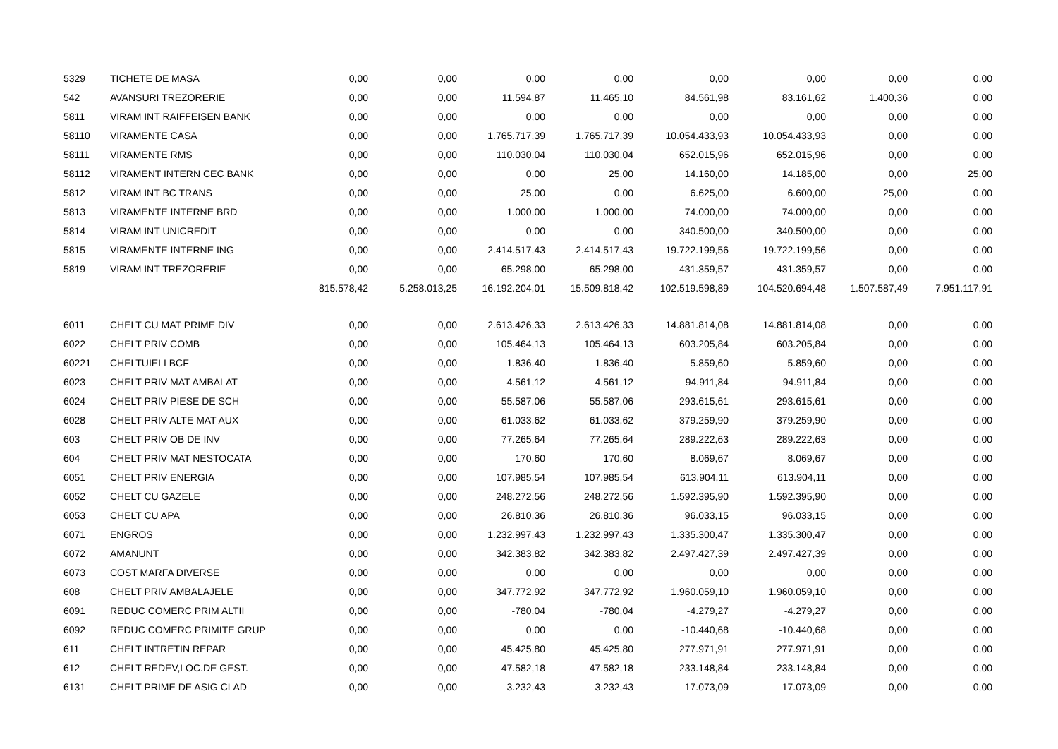| 5329 | TICHETE DE MASA | 0,00 | 0,00 | 0,00 | 0,00 | 0,00 | 0,00 | 0,00 | 0,00 |
| 542 | AVANSURI TREZORERIE | 0,00 | 0,00 | 11.594,87 | 11.465,10 | 84.561,98 | 83.161,62 | 1.400,36 | 0,00 |
| 5811 | VIRAM INT RAIFFEISEN BANK | 0,00 | 0,00 | 0,00 | 0,00 | 0,00 | 0,00 | 0,00 | 0,00 |
| 58110 | VIRAMENTE CASA | 0,00 | 0,00 | 1.765.717,39 | 1.765.717,39 | 10.054.433,93 | 10.054.433,93 | 0,00 | 0,00 |
| 58111 | VIRAMENTE RMS | 0,00 | 0,00 | 110.030,04 | 110.030,04 | 652.015,96 | 652.015,96 | 0,00 | 0,00 |
| 58112 | VIRAMENT INTERN CEC BANK | 0,00 | 0,00 | 0,00 | 25,00 | 14.160,00 | 14.185,00 | 0,00 | 25,00 |
| 5812 | VIRAM INT BC TRANS | 0,00 | 0,00 | 25,00 | 0,00 | 6.625,00 | 6.600,00 | 25,00 | 0,00 |
| 5813 | VIRAMENTE INTERNE BRD | 0,00 | 0,00 | 1.000,00 | 1.000,00 | 74.000,00 | 74.000,00 | 0,00 | 0,00 |
| 5814 | VIRAM INT UNICREDIT | 0,00 | 0,00 | 0,00 | 0,00 | 340.500,00 | 340.500,00 | 0,00 | 0,00 |
| 5815 | VIRAMENTE INTERNE ING | 0,00 | 0,00 | 2.414.517,43 | 2.414.517,43 | 19.722.199,56 | 19.722.199,56 | 0,00 | 0,00 |
| 5819 | VIRAM INT TREZORERIE | 0,00 | 0,00 | 65.298,00 | 65.298,00 | 431.359,57 | 431.359,57 | 0,00 | 0,00 |
| | | 815.578,42 | 5.258.013,25 | 16.192.204,01 | 15.509.818,42 | 102.519.598,89 | 104.520.694,48 | 1.507.587,49 | 7.951.117,91 |
| 6011 | CHELT CU MAT PRIME DIV | 0,00 | 0,00 | 2.613.426,33 | 2.613.426,33 | 14.881.814,08 | 14.881.814,08 | 0,00 | 0,00 |
| 6022 | CHELT PRIV COMB | 0,00 | 0,00 | 105.464,13 | 105.464,13 | 603.205,84 | 603.205,84 | 0,00 | 0,00 |
| 60221 | CHELTUIELI BCF | 0,00 | 0,00 | 1.836,40 | 1.836,40 | 5.859,60 | 5.859,60 | 0,00 | 0,00 |
| 6023 | CHELT PRIV MAT AMBALAT | 0,00 | 0,00 | 4.561,12 | 4.561,12 | 94.911,84 | 94.911,84 | 0,00 | 0,00 |
| 6024 | CHELT PRIV PIESE DE SCH | 0,00 | 0,00 | 55.587,06 | 55.587,06 | 293.615,61 | 293.615,61 | 0,00 | 0,00 |
| 6028 | CHELT PRIV ALTE MAT AUX | 0,00 | 0,00 | 61.033,62 | 61.033,62 | 379.259,90 | 379.259,90 | 0,00 | 0,00 |
| 603 | CHELT PRIV OB DE INV | 0,00 | 0,00 | 77.265,64 | 77.265,64 | 289.222,63 | 289.222,63 | 0,00 | 0,00 |
| 604 | CHELT PRIV MAT NESTOCATA | 0,00 | 0,00 | 170,60 | 170,60 | 8.069,67 | 8.069,67 | 0,00 | 0,00 |
| 6051 | CHELT PRIV ENERGIA | 0,00 | 0,00 | 107.985,54 | 107.985,54 | 613.904,11 | 613.904,11 | 0,00 | 0,00 |
| 6052 | CHELT CU GAZELE | 0,00 | 0,00 | 248.272,56 | 248.272,56 | 1.592.395,90 | 1.592.395,90 | 0,00 | 0,00 |
| 6053 | CHELT CU APA | 0,00 | 0,00 | 26.810,36 | 26.810,36 | 96.033,15 | 96.033,15 | 0,00 | 0,00 |
| 6071 | ENGROS | 0,00 | 0,00 | 1.232.997,43 | 1.232.997,43 | 1.335.300,47 | 1.335.300,47 | 0,00 | 0,00 |
| 6072 | AMANUNT | 0,00 | 0,00 | 342.383,82 | 342.383,82 | 2.497.427,39 | 2.497.427,39 | 0,00 | 0,00 |
| 6073 | COST MARFA DIVERSE | 0,00 | 0,00 | 0,00 | 0,00 | 0,00 | 0,00 | 0,00 | 0,00 |
| 608 | CHELT PRIV AMBALAJELE | 0,00 | 0,00 | 347.772,92 | 347.772,92 | 1.960.059,10 | 1.960.059,10 | 0,00 | 0,00 |
| 6091 | REDUC COMERC PRIM ALTII | 0,00 | 0,00 | -780,04 | -780,04 | -4.279,27 | -4.279,27 | 0,00 | 0,00 |
| 6092 | REDUC COMERC PRIMITE GRUP | 0,00 | 0,00 | 0,00 | 0,00 | -10.440,68 | -10.440,68 | 0,00 | 0,00 |
| 611 | CHELT INTRETIN REPAR | 0,00 | 0,00 | 45.425,80 | 45.425,80 | 277.971,91 | 277.971,91 | 0,00 | 0,00 |
| 612 | CHELT REDEV,LOC.DE GEST. | 0,00 | 0,00 | 47.582,18 | 47.582,18 | 233.148,84 | 233.148,84 | 0,00 | 0,00 |
| 6131 | CHELT PRIME DE ASIG CLAD | 0,00 | 0,00 | 3.232,43 | 3.232,43 | 17.073,09 | 17.073,09 | 0,00 | 0,00 |